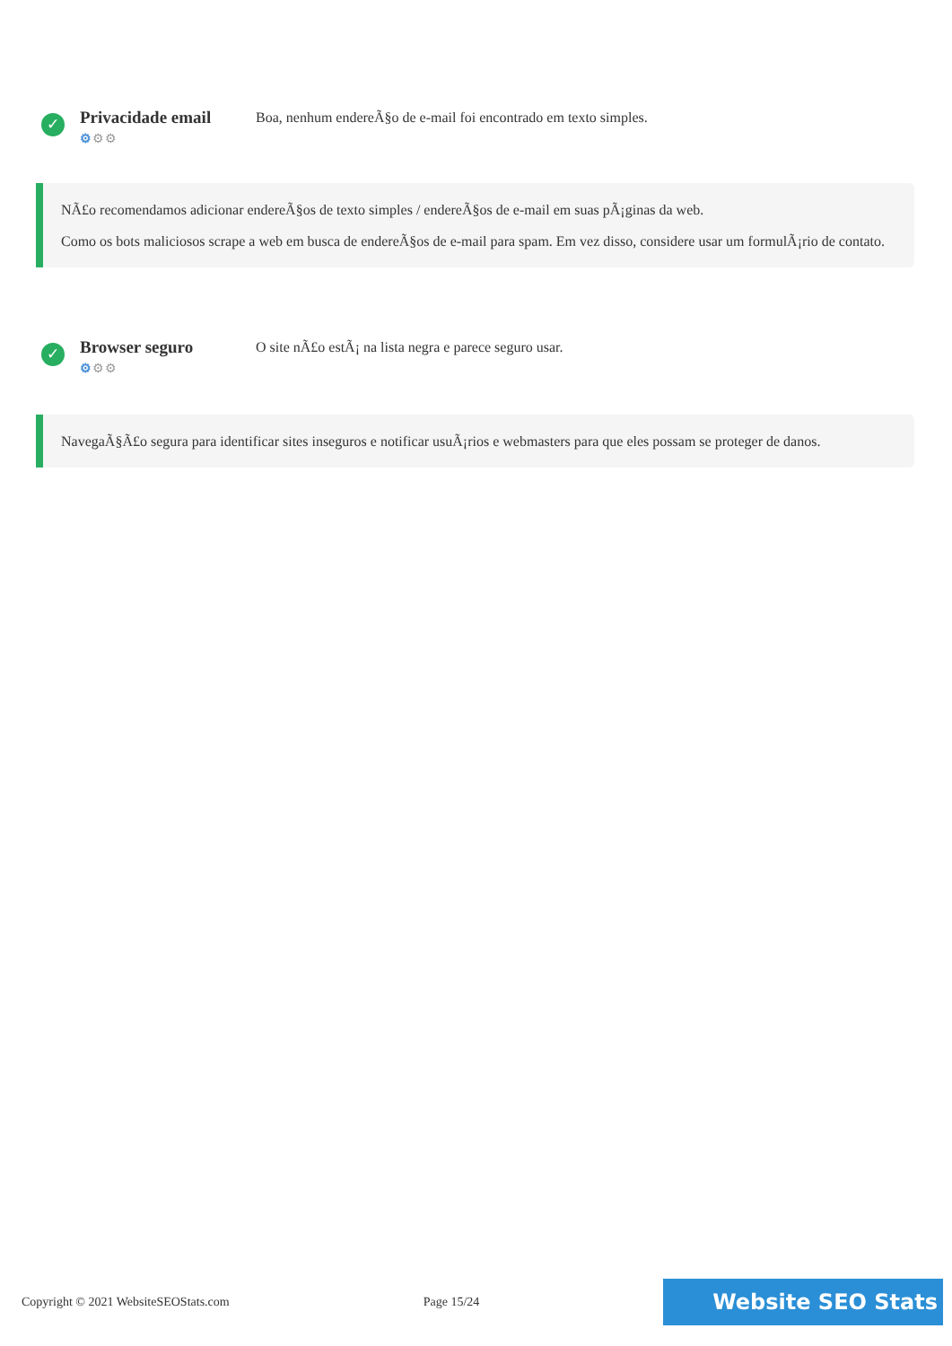✓
Privacidade email
⚙⚙⚙
Boa, nenhum endereÃ§o de e-mail foi encontrado em texto simples.
NÃ£o recomendamos adicionar endereÃ§os de texto simples / endereÃ§os de e-mail em suas pÃ¡ginas da web.
Como os bots maliciosos scrape a web em busca de endereÃ§os de e-mail para spam. Em vez disso, considere usar um formulÃ¡rio de contato.
✓
Browser seguro
⚙⚙⚙
O site nÃ£o estÃ¡ na lista negra e parece seguro usar.
NavegaÃ§Ã£o segura para identificar sites inseguros e notificar usuÃ¡rios e webmasters para que eles possam se proteger de danos.
Copyright © 2021 WebsiteSEOStats.com Page 15/24 Website SEO Stats